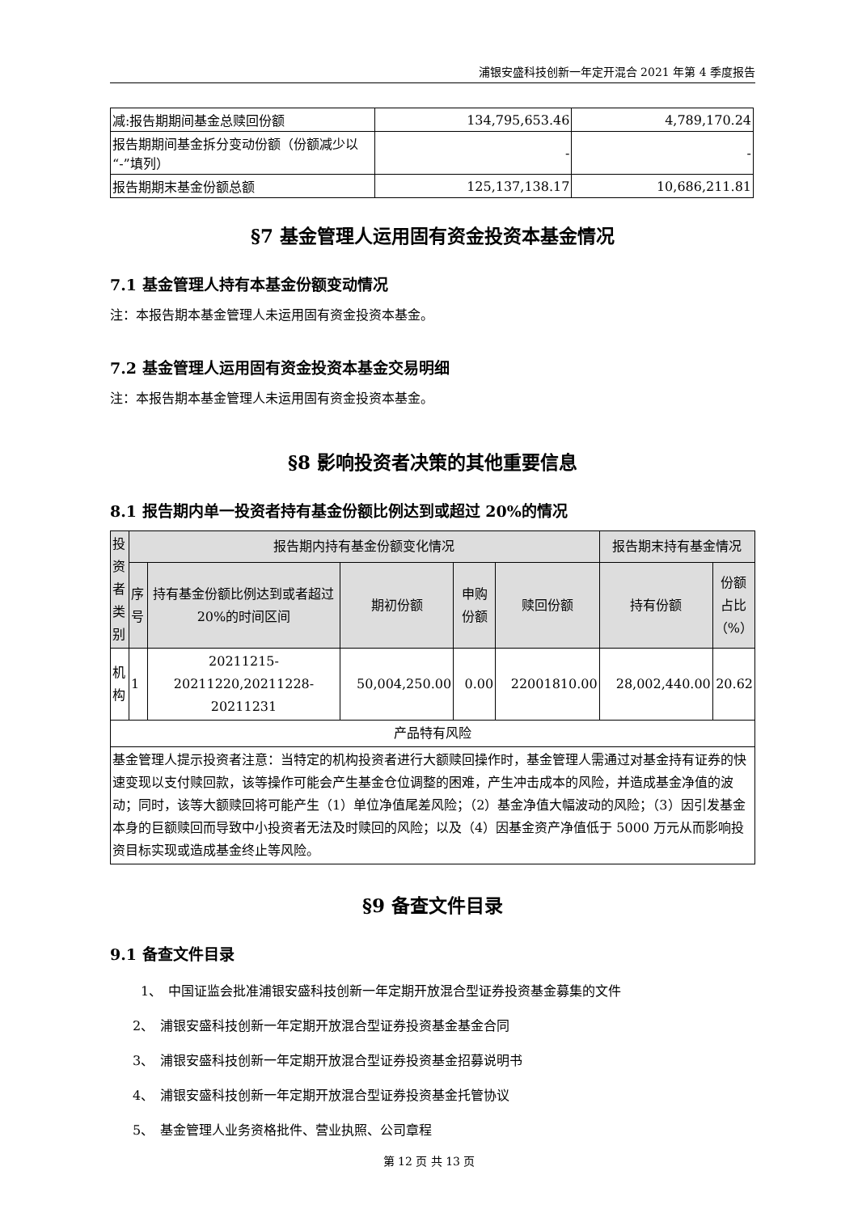浦银安盛科技创新一年定开混合 2021 年第 4 季度报告
| 减:报告期期间基金总赎回份额 | 134,795,653.46 | 4,789,170.24 |
| 报告期期间基金拆分变动份额（份额减少以“-”填列） | - | - |
| 报告期期末基金份额总额 | 125,137,138.17 | 10,686,211.81 |
§7 基金管理人运用固有资金投资本基金情况
7.1 基金管理人持有本基金份额变动情况
注：本报告期本基金管理人未运用固有资金投资本基金。
7.2 基金管理人运用固有资金投资本基金交易明细
注：本报告期本基金管理人未运用固有资金投资本基金。
§8 影响投资者决策的其他重要信息
8.1 报告期内单一投资者持有基金份额比例达到或超过 20%的情况
| 投资者类别 | 报告期内持有基金份额变化情况 | | | | | 报告期末持有基金情况 | |
| | 序号 | 持有基金份额比例达到或者超过 20%的时间区间 | 期初份额 | 申购份额 | 赎回份额 | 持有份额 | 份额占比（%） |
| 机构 | 1 | 20211215-20211220,20211228-20211231 | 50,004,250.00 | 0.00 | 22001810.00 | 28,002,440.00 | 20.62 |
| 产品特有风险 | | | | | | | |
| 基金管理人提示投资者注意：当特定的机构投资者进行大额赎回操作时，基金管理人需通过对基金持有证券的快速变现以支付赎回款，该等操作可能会产生基金仓位调整的困难，产生冲击成本的风险，并造成基金净值的波动；同时，该等大额赎回将可能产生（1）单位净值尾差风险；（2）基金净值大幅波动的风险；（3）因引发基金本身的巨额赎回而导致中小投资者无法及时赎回的风险；以及（4）因基金资产净值低于 5000 万元从而影响投资目标实现或造成基金终止等风险。 | | | | | | | |
§9 备查文件目录
9.1 备查文件目录
1、　中国证监会批准浦银安盛科技创新一年定期开放混合型证券投资基金募集的文件
2、　浦银安盛科技创新一年定期开放混合型证券投资基金基金合同
3、　浦银安盛科技创新一年定期开放混合型证券投资基金招募说明书
4、　浦银安盛科技创新一年定期开放混合型证券投资基金托管协议
5、　基金管理人业务资格批件、营业执照、公司章程
第 12 页 共 13 页